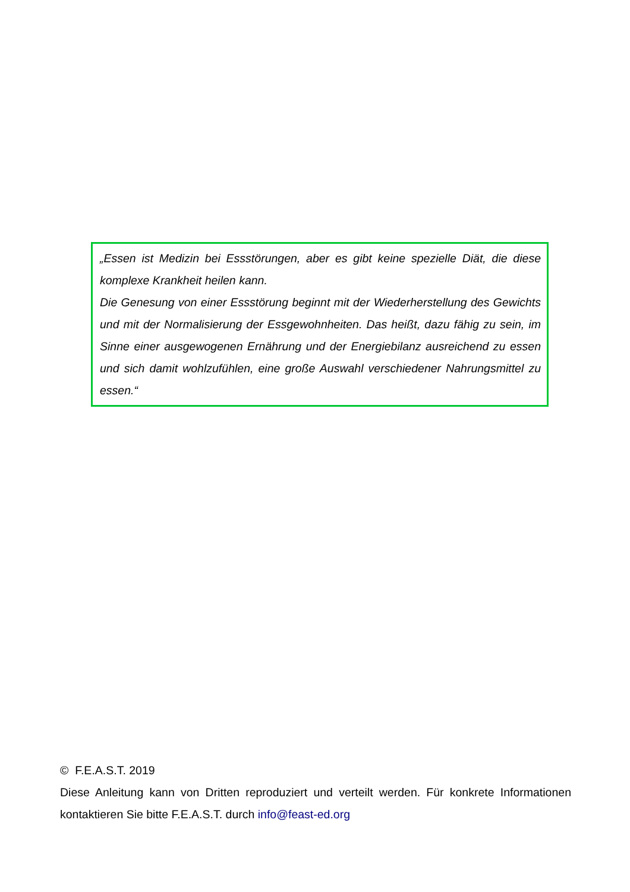„Essen ist Medizin bei Essstörungen, aber es gibt keine spezielle Diät, die diese komplexe Krankheit heilen kann.
Die Genesung von einer Essstörung beginnt mit der Wiederherstellung des Gewichts und mit der Normalisierung der Essgewohnheiten. Das heißt, dazu fähig zu sein, im Sinne einer ausgewogenen Ernährung und der Energiebilanz ausreichend zu essen und sich damit wohlzufühlen, eine große Auswahl verschiedener Nahrungsmittel zu essen.“
© F.E.A.S.T. 2019
Diese Anleitung kann von Dritten reproduziert und verteilt werden. Für konkrete Informationen kontaktieren Sie bitte F.E.A.S.T. durch info@feast-ed.org